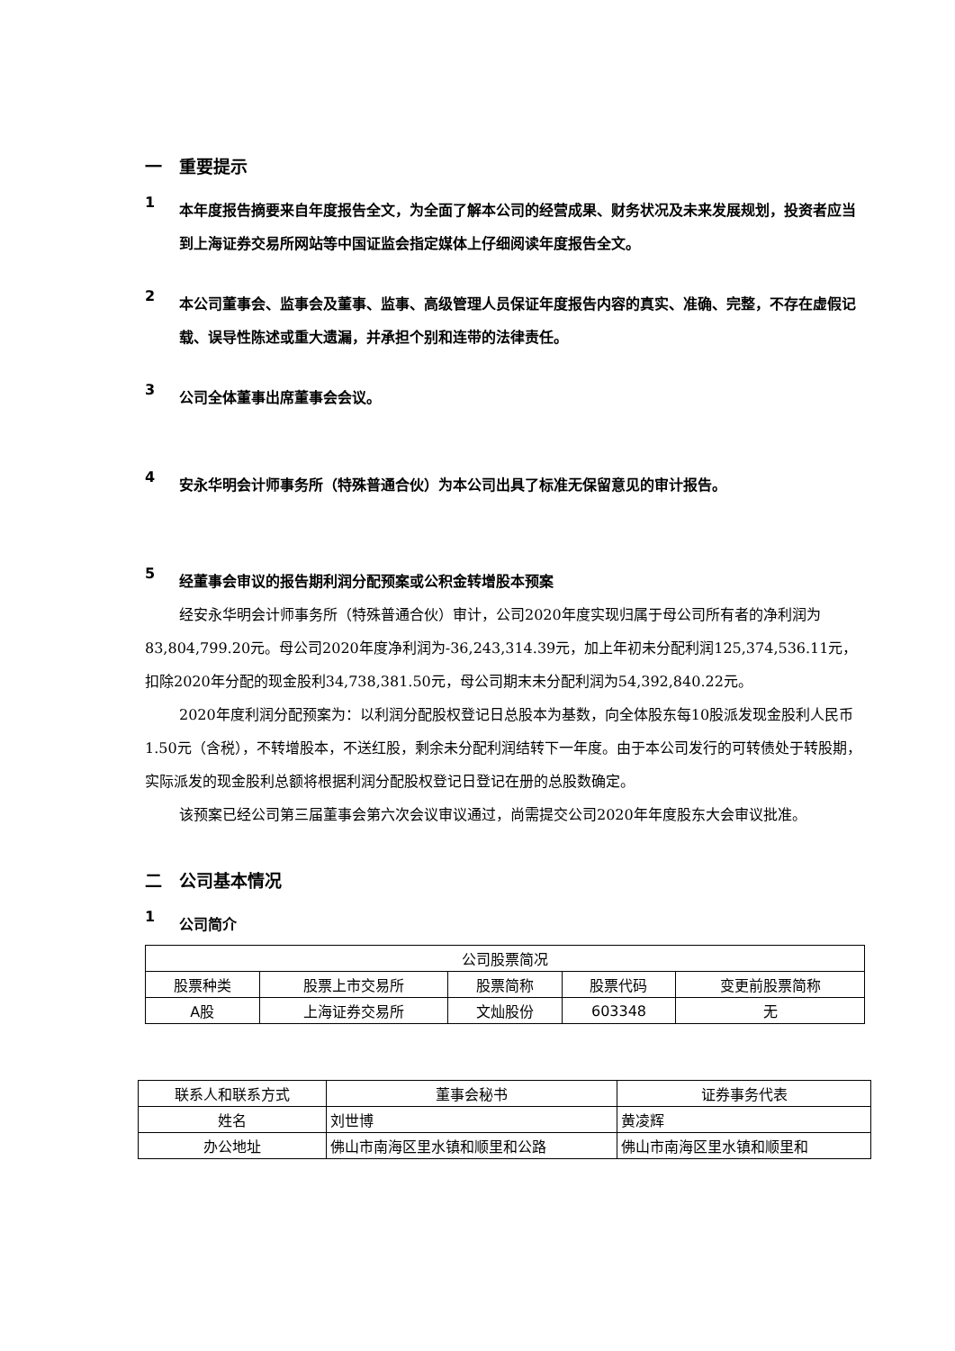一　重要提示
1
本年度报告摘要来自年度报告全文，为全面了解本公司的经营成果、财务状况及未来发展规划，投资者应当到上海证券交易所网站等中国证监会指定媒体上仔细阅读年度报告全文。
2
本公司董事会、监事会及董事、监事、高级管理人员保证年度报告内容的真实、准确、完整，不存在虚假记载、误导性陈述或重大遗漏，并承担个别和连带的法律责任。
3
公司全体董事出席董事会会议。
4
安永华明会计师事务所（特殊普通合伙）为本公司出具了标准无保留意见的审计报告。
5
经董事会审议的报告期利润分配预案或公积金转增股本预案
经安永华明会计师事务所（特殊普通合伙）审计，公司2020年度实现归属于母公司所有者的净利润为83,804,799.20元。母公司2020年度净利润为-36,243,314.39元，加上年初未分配利润125,374,536.11元，扣除2020年分配的现金股利34,738,381.50元，母公司期末未分配利润为54,392,840.22元。
2020年度利润分配预案为：以利润分配股权登记日总股本为基数，向全体股东每10股派发现金股利人民币1.50元（含税），不转增股本，不送红股，剩余未分配利润结转下一年度。由于本公司发行的可转债处于转股期，实际派发的现金股利总额将根据利润分配股权登记日登记在册的总股数确定。
该预案已经公司第三届董事会第六次会议审议通过，尚需提交公司2020年年度股东大会审议批准。
二　公司基本情况
1
公司简介
| 公司股票简况 | | | | |
| 股票种类 | 股票上市交易所 | 股票简称 | 股票代码 | 变更前股票简称 |
| A股 | 上海证券交易所 | 文灿股份 | 603348 | 无 |
| 联系人和联系方式 | 董事会秘书 | 证券事务代表 |
| 姓名 | 刘世博 | 黄凌辉 |
| 办公地址 | 佛山市南海区里水镇和顺里和公路 | 佛山市南海区里水镇和顺里和 |